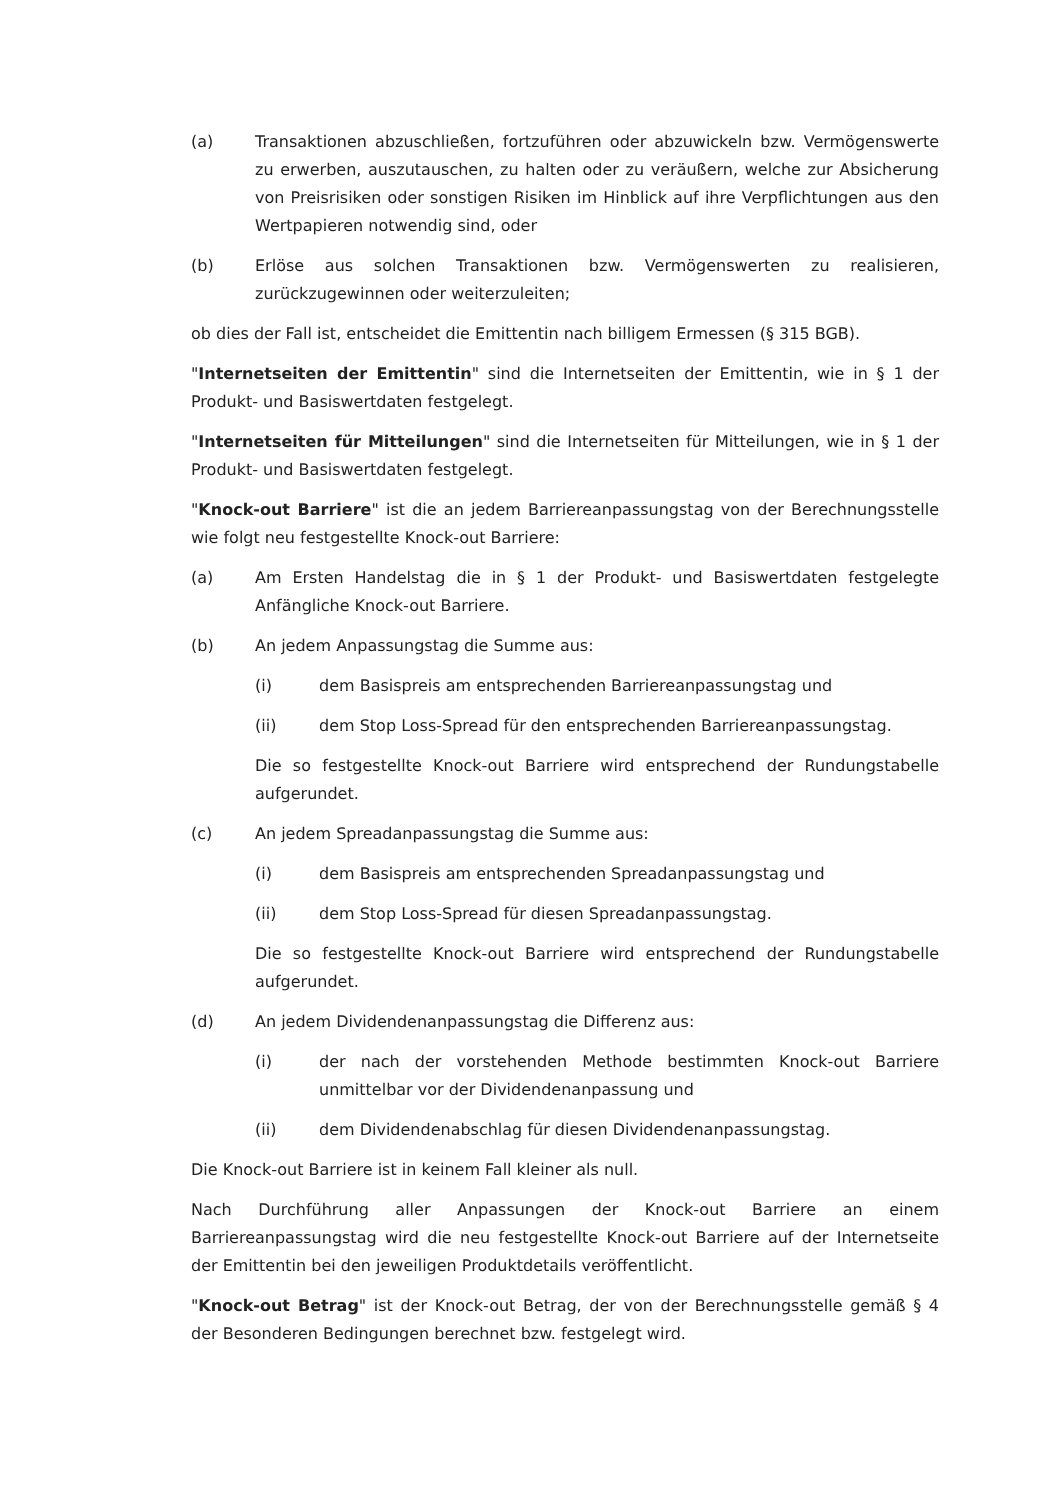(a) Transaktionen abzuschließen, fortzuführen oder abzuwickeln bzw. Vermögenswerte zu erwerben, auszutauschen, zu halten oder zu veräußern, welche zur Absicherung von Preisrisiken oder sonstigen Risiken im Hinblick auf ihre Verpflichtungen aus den Wertpapieren notwendig sind, oder
(b) Erlöse aus solchen Transaktionen bzw. Vermögenswerten zu realisieren, zurückzugewinnen oder weiterzuleiten;
ob dies der Fall ist, entscheidet die Emittentin nach billigem Ermessen (§ 315 BGB).
"Internetseiten der Emittentin" sind die Internetseiten der Emittentin, wie in § 1 der Produkt- und Basiswertdaten festgelegt.
"Internetseiten für Mitteilungen" sind die Internetseiten für Mitteilungen, wie in § 1 der Produkt- und Basiswertdaten festgelegt.
"Knock-out Barriere" ist die an jedem Barriereanpassungstag von der Berechnungsstelle wie folgt neu festgestellte Knock-out Barriere:
(a) Am Ersten Handelstag die in § 1 der Produkt- und Basiswertdaten festgelegte Anfängliche Knock-out Barriere.
(b) An jedem Anpassungstag die Summe aus:
(i) dem Basispreis am entsprechenden Barriereanpassungstag und
(ii) dem Stop Loss-Spread für den entsprechenden Barriereanpassungstag.
Die so festgestellte Knock-out Barriere wird entsprechend der Rundungstabelle aufgerundet.
(c) An jedem Spreadanpassungstag die Summe aus:
(i) dem Basispreis am entsprechenden Spreadanpassungstag und
(ii) dem Stop Loss-Spread für diesen Spreadanpassungstag.
Die so festgestellte Knock-out Barriere wird entsprechend der Rundungstabelle aufgerundet.
(d) An jedem Dividendenanpassungstag die Differenz aus:
(i) der nach der vorstehenden Methode bestimmten Knock-out Barriere unmittelbar vor der Dividendenanpassung und
(ii) dem Dividendenabschlag für diesen Dividendenanpassungstag.
Die Knock-out Barriere ist in keinem Fall kleiner als null.
Nach Durchführung aller Anpassungen der Knock-out Barriere an einem Barriereanpassungstag wird die neu festgestellte Knock-out Barriere auf der Internetseite der Emittentin bei den jeweiligen Produktdetails veröffentlicht.
"Knock-out Betrag" ist der Knock-out Betrag, der von der Berechnungsstelle gemäß § 4 der Besonderen Bedingungen berechnet bzw. festgelegt wird.